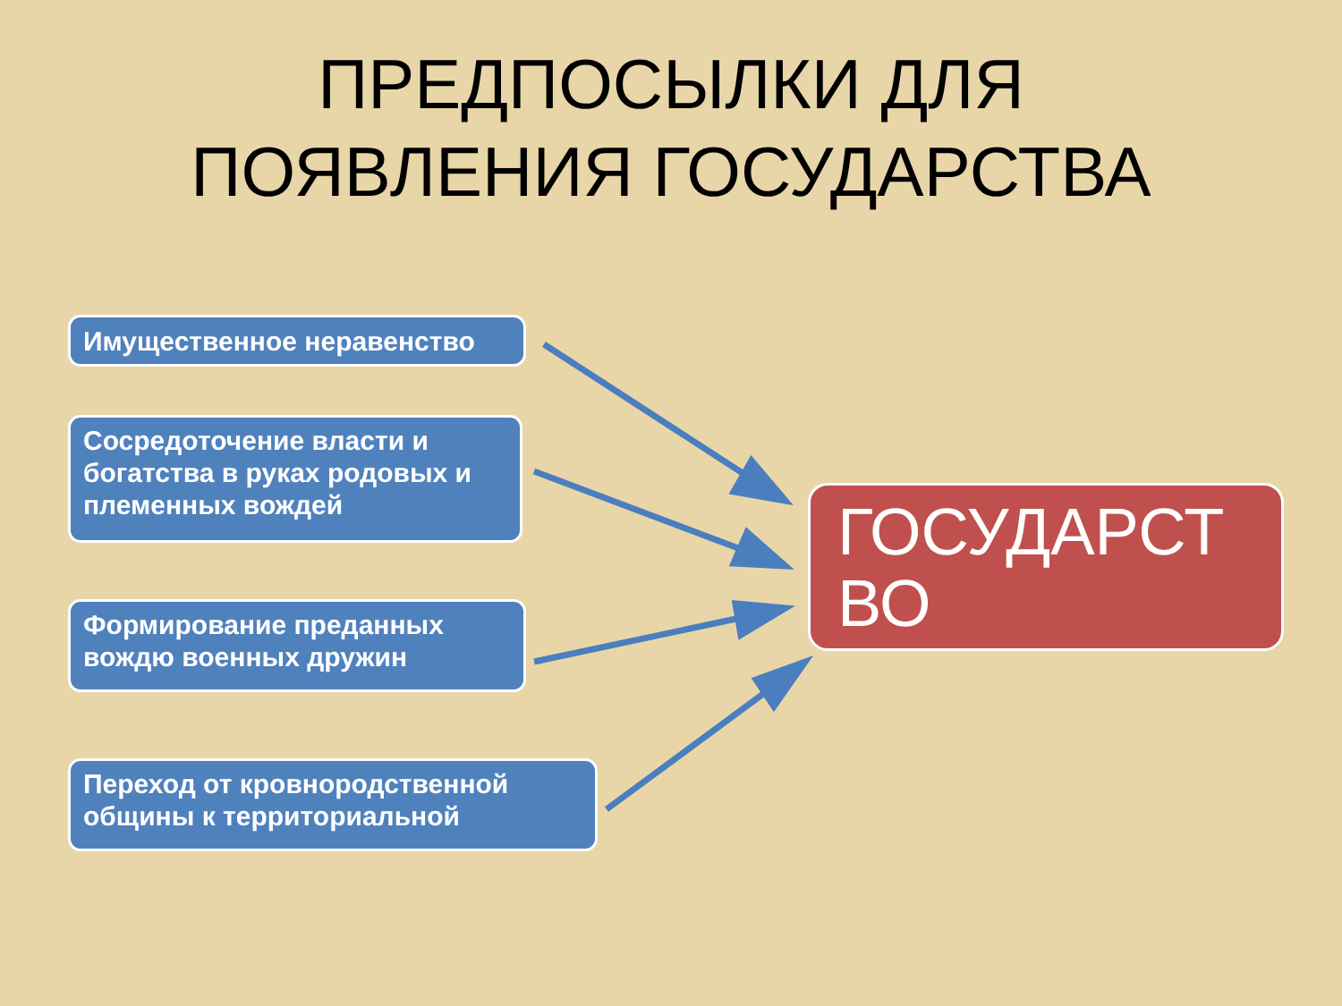ПРЕДПОСЫЛКИ ДЛЯ
ПОЯВЛЕНИЯ ГОСУДАРСТВА
Имущественное неравенство
Сосредоточение власти и богатства в руках родовых и племенных вождей
Формирование преданных вождю военных дружин
Переход от кровнородственной общины к территориальной
ГОСУДАРСТ
ВО